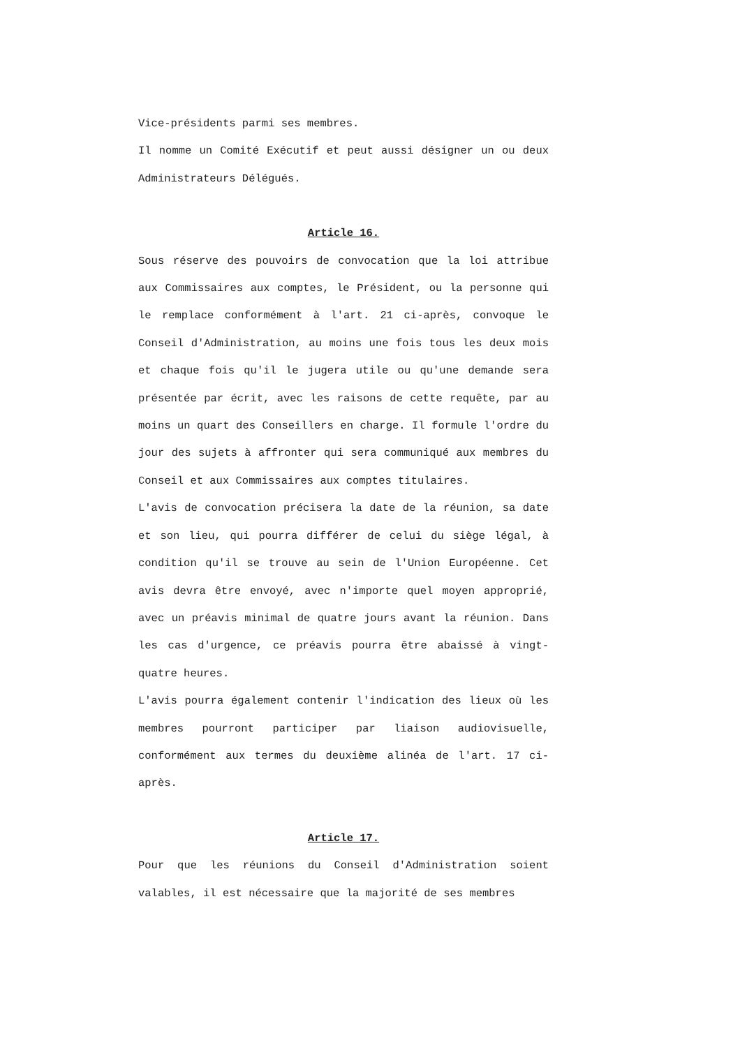Vice-présidents parmi ses membres.
Il nomme un Comité Exécutif et peut aussi désigner un ou deux Administrateurs Délégués.
Article 16.
Sous réserve des pouvoirs de convocation que la loi attribue aux Commissaires aux comptes, le Président, ou la personne qui le remplace conformément à l'art. 21 ci-après, convoque le Conseil d'Administration, au moins une fois tous les deux mois et chaque fois qu'il le jugera utile ou qu'une demande sera présentée par écrit, avec les raisons de cette requête, par au moins un quart des Conseillers en charge. Il formule l'ordre du jour des sujets à affronter qui sera communiqué aux membres du Conseil et aux Commissaires aux comptes titulaires.
L'avis de convocation précisera la date de la réunion, sa date et son lieu, qui pourra différer de celui du siège légal, à condition qu'il se trouve au sein de l'Union Européenne. Cet avis devra être envoyé, avec n'importe quel moyen approprié, avec un préavis minimal de quatre jours avant la réunion. Dans les cas d'urgence, ce préavis pourra être abaissé à vingt-quatre heures.
L'avis pourra également contenir l'indication des lieux où les membres pourront participer par liaison audiovisuelle, conformément aux termes du deuxième alinéa de l'art. 17 ci-après.
Article 17.
Pour que les réunions du Conseil d'Administration soient valables, il est nécessaire que la majorité de ses membres